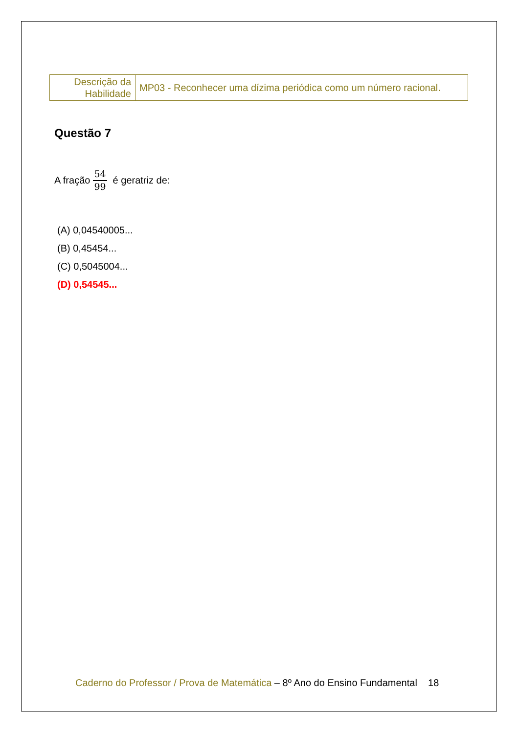| Descrição da Habilidade | MP03 - Reconhecer uma dízima periódica como um número racional. |
Questão 7
A fração 54 99 é geratriz de:
(A) 0,04540005...
(B) 0,45454...
(C) 0,5045004...
(D) 0,54545...
Caderno do Professor / Prova de Matemática – 8º Ano do Ensino Fundamental 18